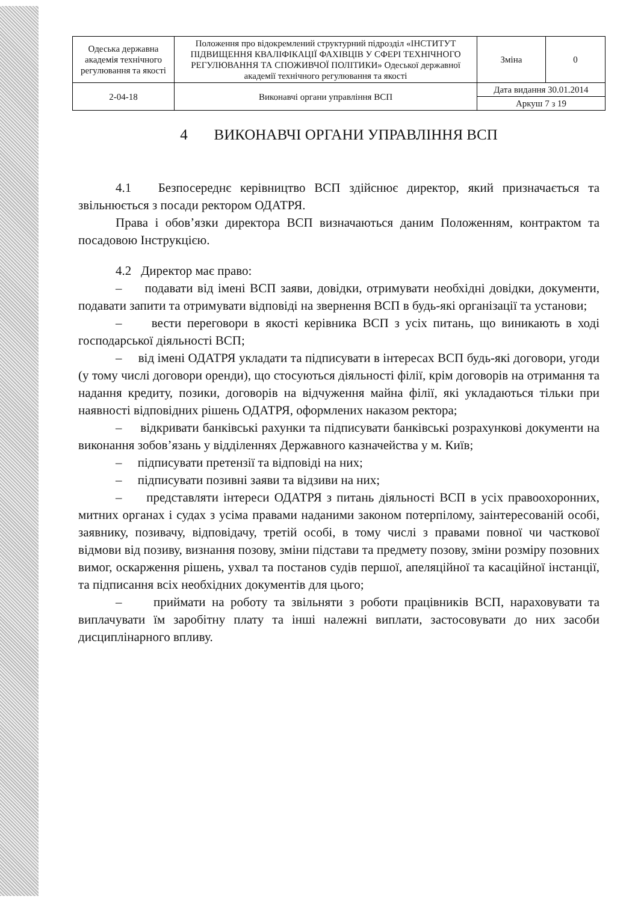| Одеська державна академія технічного регулювання та якості | Положення про відокремлений структурний підрозділ «ІНСТИТУТ ПІДВИЩЕННЯ КВАЛІФІКАЦІЇ ФАХІВЦІВ У СФЕРІ ТЕХНІЧНОГО РЕГУЛЮВАННЯ ТА СПОЖИВЧОЇ ПОЛІТИКИ» Одеської державної академії технічного регулювання та якості | Зміна | 0 |
| 2-04-18 | Виконавчі органи управління ВСП | Дата видання 30.01.2014 | |
| | | Аркуш 7 з 19 | |
4 ВИКОНАВЧІ ОРГАНИ УПРАВЛІННЯ ВСП
4.1 Безпосереднє керівництво ВСП здійснює директор, який призначається та звільнюється з посади ректором ОДАТРЯ.
Права і обов’язки директора ВСП визначаються даним Положенням, контрактом та посадовою Інструкцією.
4.2 Директор має право:
– подавати від імені ВСП заяви, довідки, отримувати необхідні довідки, документи, подавати запити та отримувати відповіді на звернення ВСП в будь-які організації та установи;
– вести переговори в якості керівника ВСП з усіх питань, що виникають в ході господарської діяльності ВСП;
– від імені ОДАТРЯ укладати та підписувати в інтересах ВСП будь-які договори, угоди (у тому числі договори оренди), що стосуються діяльності філії, крім договорів на отримання та надання кредиту, позики, договорів на відчуження майна філії, які укладаються тільки при наявності відповідних рішень ОДАТРЯ, оформлених наказом ректора;
– відкривати банківські рахунки та підписувати банківські розрахункові документи на виконання зобов’язань у відділеннях Державного казначейства у м. Київ;
– підписувати претензії та відповіді на них;
– підписувати позивні заяви та відзиви на них;
– представляти інтереси ОДАТРЯ з питань діяльності ВСП в усіх правоохоронних, митних органах і судах з усіма правами наданими законом потерпілому, заінтересованій особі, заявнику, позивачу, відповідачу, третій особі, в тому числі з правами повної чи часткової відмови від позиву, визнання позову, зміни підстави та предмету позову, зміни розміру позовних вимог, оскарження рішень, ухвал та постанов судів першої, апеляційної та касаційної інстанції, та підписання всіх необхідних документів для цього;
– приймати на роботу та звільняти з роботи працівників ВСП, нараховувати та виплачувати їм заробітну плату та інші належні виплати, застосовувати до них засоби дисциплінарного впливу.